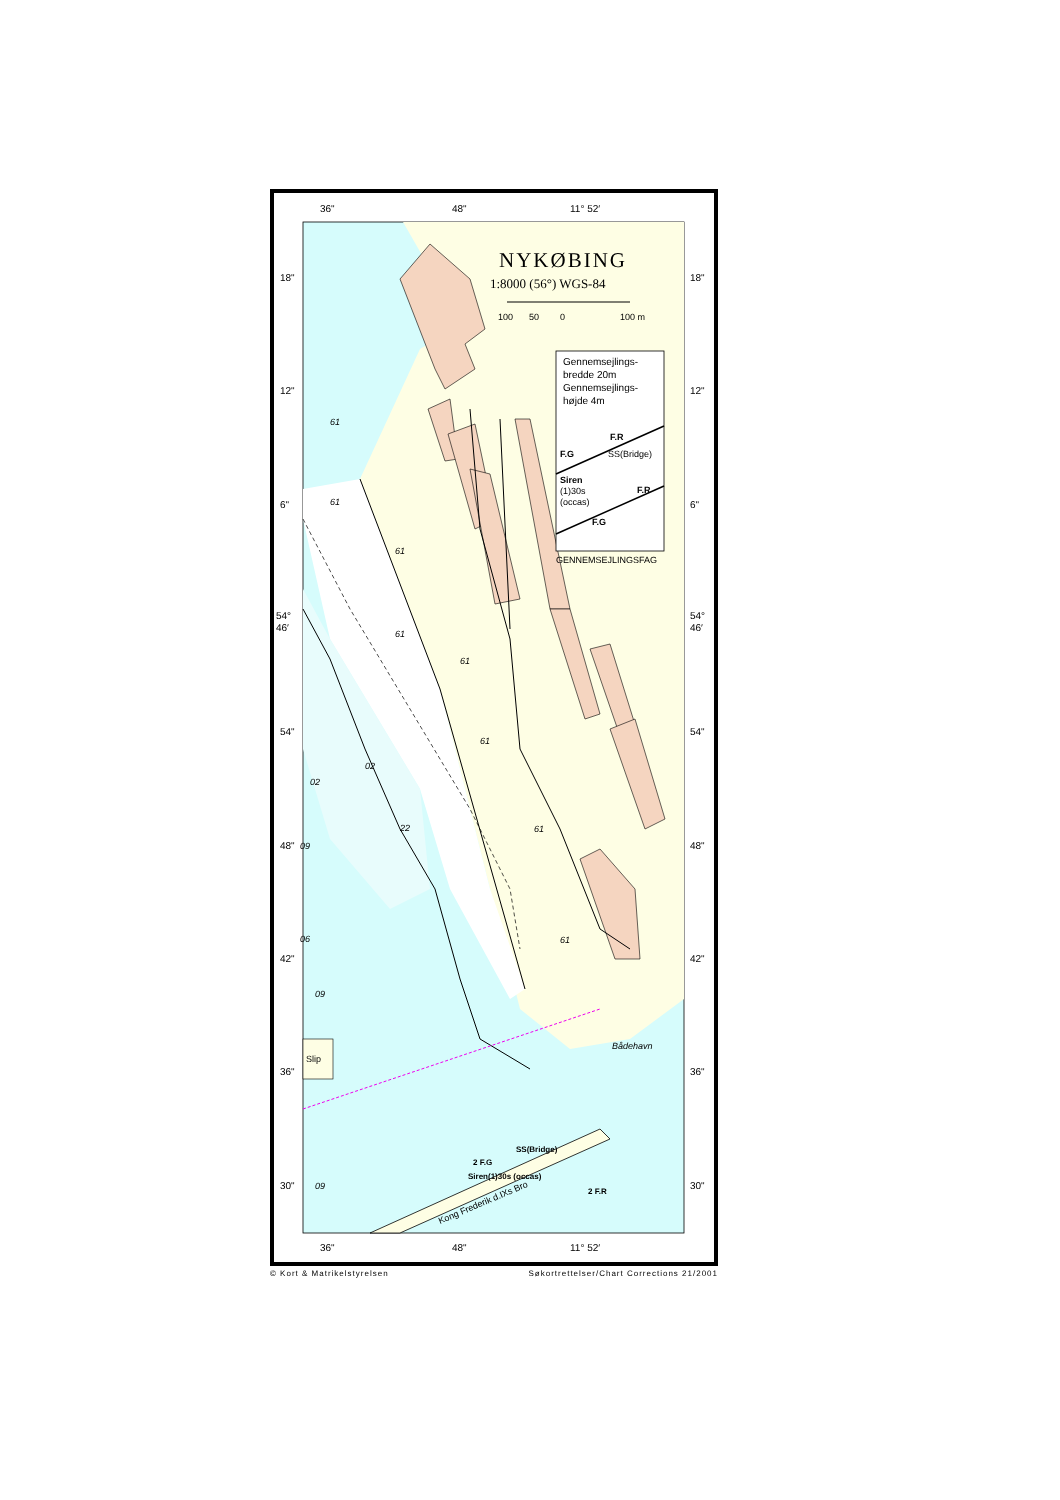Kong Frederik d.IXs Bro
Slip
Bådehavn
SS(Bridge)
2 F.G
2 F.R
Siren(1)30s (occas)
61
61
61
61
61
61
61
61
02
09
06
09
09
02
22
36"
48"
11° 52′
36"
48"
11° 52′
18"
12"
6"
54°
46′
54"
48"
42"
36"
30"
18"
12"
6"
54°
46′
54"
48"
42"
36"
30"
NYKØBING
1:8000 (56°) WGS-84
100
50
0
100 m
Gennemsejlings-
bredde 20m
Gennemsejlings-
højde 4m
F.R
F.G
SS(Bridge)
Siren
(1)30s
(occas)
F.R
F.G
GENNEMSEJLINGSFAG
© Kort & Matrikelstyrelsen Søkortrettelser/Chart Corrections 21/2001